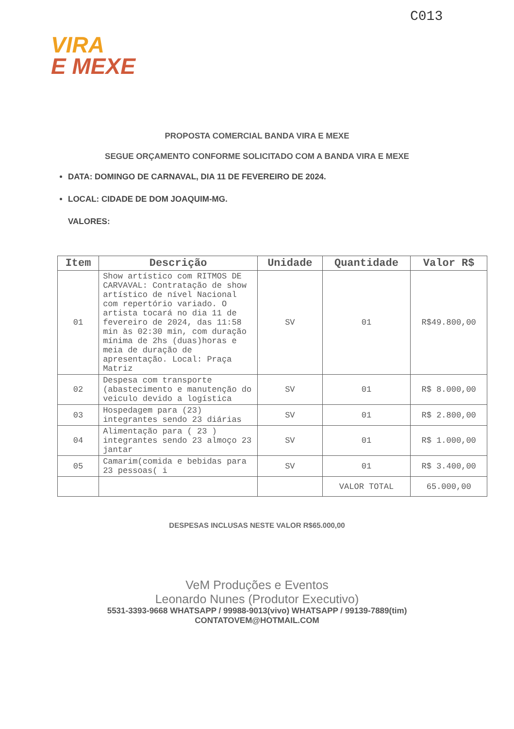C013
VIRA
E MEXE
PROPOSTA COMERCIAL BANDA VIRA E MEXE
SEGUE ORÇAMENTO CONFORME SOLICITADO COM A BANDA VIRA E MEXE
DATA: DOMINGO DE CARNAVAL, DIA 11 DE FEVEREIRO DE 2024.
LOCAL: CIDADE DE DOM JOAQUIM-MG.
VALORES:
| Item | Descrição | Unidade | Quantidade | Valor R$ |
| --- | --- | --- | --- | --- |
| 01 | Show artístico com RITMOS DE CARVAVAL: Contratação de show artístico de nível Nacional com repertório variado. O artista tocará no dia 11 de fevereiro de 2024, das 11:58 min às 02:30 min, com duração mínima de 2hs (duas)horas e meia de duração de apresentação. Local: Praça Matriz | SV | 01 | R$49.800,00 |
| 02 | Despesa com transporte (abastecimento e manutenção do veiculo devido a logística | SV | 01 | R$ 8.000,00 |
| 03 | Hospedagem para (23) integrantes sendo 23 diárias | SV | 01 | R$ 2.800,00 |
| 04 | Alimentação para ( 23 ) integrantes sendo 23 almoço 23 jantar | SV | 01 | R$ 1.000,00 |
| 05 | Camarim(comida e bebidas para 23 pessoas( i | SV | 01 | R$ 3.400,00 |
| | | | VALOR TOTAL | 65.000,00 |
DESPESAS INCLUSAS NESTE VALOR R$65.000,00
VeM Produções e Eventos
Leonardo Nunes (Produtor Executivo)
5531-3393-9668 WHATSAPP / 99988-9013(vivo) WHATSAPP / 99139-7889(tim)
CONTATOVEM@HOTMAIL.COM